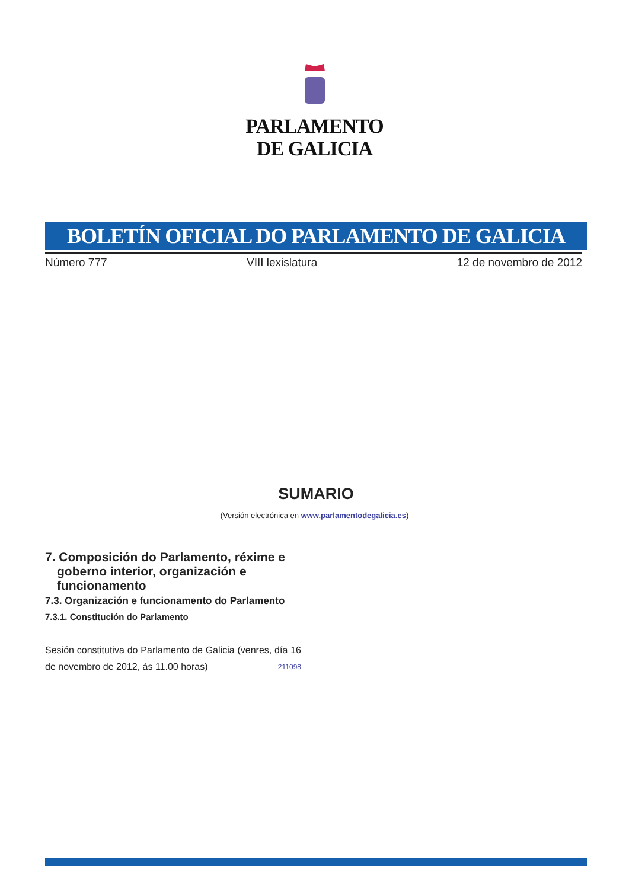PARLAMENTO
DE GALICIA
BOLETÍN OFICIAL DO PARLAMENTO DE GALICIA
Número 777 VIII lexislatura 12 de novembro de 2012
SUMARIO
(Versión electrónica en www.parlamentodegalicia.es)
7. Composición do Parlamento, réxime e goberno interior, organización e funcionamento
7.3. Organización e funcionamento do Parlamento
7.3.1. Constitución do Parlamento
Sesión constitutiva do Parlamento de Galicia (venres, día 16 de novembro de 2012, ás 11.00 horas) 211098